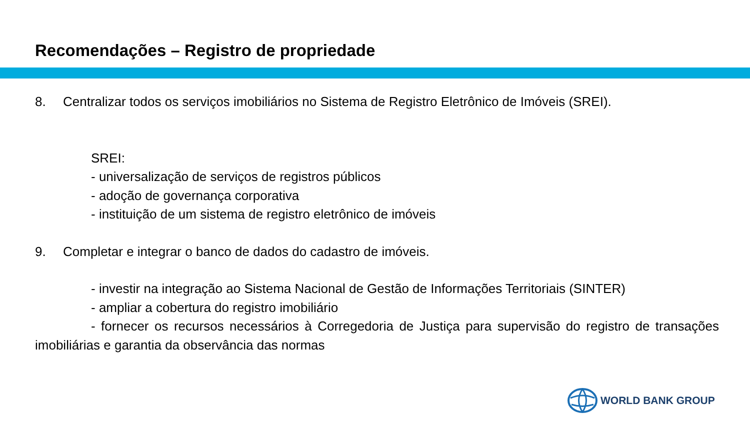Recomendações – Registro de propriedade
8. Centralizar todos os serviços imobiliários no Sistema de Registro Eletrônico de Imóveis (SREI).
SREI:
- universalização de serviços de registros públicos
- adoção de governança corporativa
- instituição de um sistema de registro eletrônico de imóveis
9. Completar e integrar o banco de dados do cadastro de imóveis.
- investir na integração ao Sistema Nacional de Gestão de Informações Territoriais (SINTER)
- ampliar a cobertura do registro imobiliário
- fornecer os recursos necessários à Corregedoria de Justiça para supervisão do registro de transações imobiliárias e garantia da observância das normas
WORLD BANK GROUP